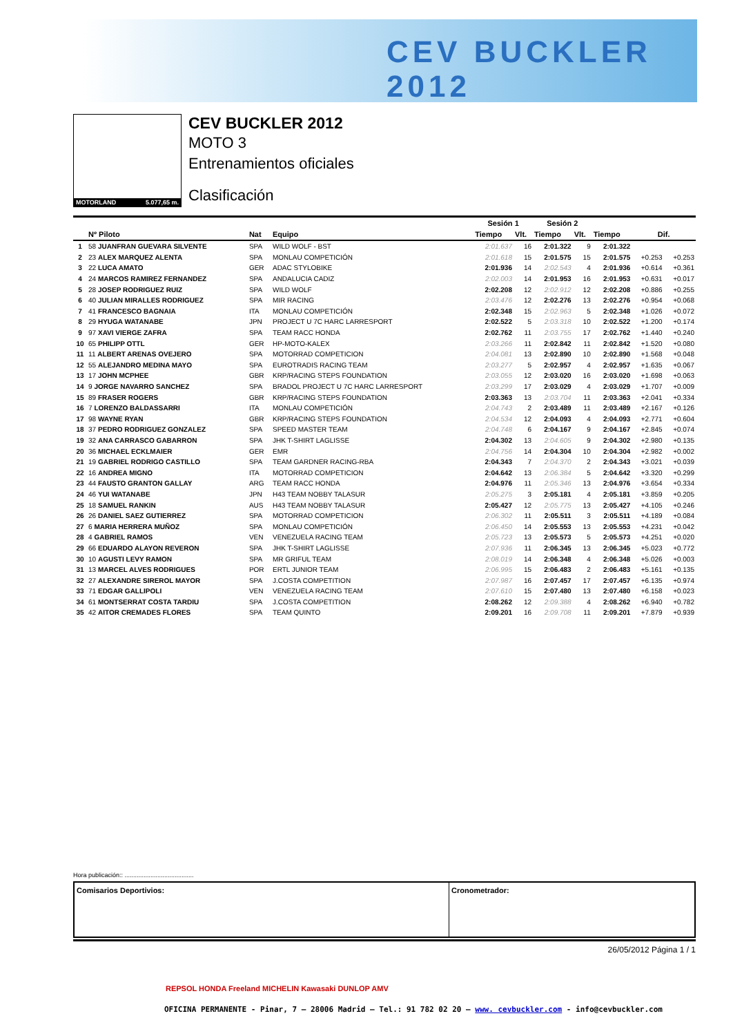CEV BUCKLER 2012
MOTORLAND 5.077,65 m.
CEV BUCKLER 2012
MOTO 3
Entrenamientos oficiales
Clasificación
| | | | | Sesión 1 | | Sesión 2 | | | | |
| --- | --- | --- | --- | --- | --- | --- | --- | --- | --- | --- |
| | Nº Piloto | Nat | Equipo | Tiempo | Vlt. | Tiempo | Vlt. | Tiempo | Dif. | |
| 1 | 58 JUANFRAN GUEVARA SILVENTE | SPA | WILD WOLF - BST | 2:01.637 | 16 | 2:01.322 | 9 | 2:01.322 | | |
| 2 | 23 ALEX MARQUEZ ALENTA | SPA | MONLAU COMPETICIÓN | 2:01.618 | 15 | 2:01.575 | 15 | 2:01.575 | +0.253 | +0.253 |
| 3 | 22 LUCA AMATO | GER | ADAC STYLOBIKE | 2:01.936 | 14 | 2:02.543 | 4 | 2:01.936 | +0.614 | +0.361 |
| 4 | 24 MARCOS RAMIREZ FERNANDEZ | SPA | ANDALUCIA CADIZ | 2:02.003 | 14 | 2:01.953 | 16 | 2:01.953 | +0.631 | +0.017 |
| 5 | 28 JOSEP RODRIGUEZ RUIZ | SPA | WILD WOLF | 2:02.208 | 12 | 2:02.912 | 12 | 2:02.208 | +0.886 | +0.255 |
| 6 | 40 JULIAN MIRALLES RODRIGUEZ | SPA | MIR RACING | 2:03.476 | 12 | 2:02.276 | 13 | 2:02.276 | +0.954 | +0.068 |
| 7 | 41 FRANCESCO BAGNAIA | ITA | MONLAU COMPETICIÓN | 2:02.348 | 15 | 2:02.963 | 5 | 2:02.348 | +1.026 | +0.072 |
| 8 | 29 HYUGA WATANABE | JPN | PROJECT U 7C HARC LARRESPORT | 2:02.522 | 5 | 2:03.318 | 10 | 2:02.522 | +1.200 | +0.174 |
| 9 | 97 XAVI VIERGE ZAFRA | SPA | TEAM RACC HONDA | 2:02.762 | 11 | 2:03.755 | 17 | 2:02.762 | +1.440 | +0.240 |
| 10 | 65 PHILIPP OTTL | GER | HP-MOTO-KALEX | 2:03.266 | 11 | 2:02.842 | 11 | 2:02.842 | +1.520 | +0.080 |
| 11 | 11 ALBERT ARENAS OVEJERO | SPA | MOTORRAD COMPETICION | 2:04.081 | 13 | 2:02.890 | 10 | 2:02.890 | +1.568 | +0.048 |
| 12 | 55 ALEJANDRO MEDINA MAYO | SPA | EUROTRADIS RACING TEAM | 2:03.277 | 5 | 2:02.957 | 4 | 2:02.957 | +1.635 | +0.067 |
| 13 | 17 JOHN MCPHEE | GBR | KRP/RACING STEPS FOUNDATION | 2:03.055 | 12 | 2:03.020 | 16 | 2:03.020 | +1.698 | +0.063 |
| 14 | 9 JORGE NAVARRO SANCHEZ | SPA | BRADOL PROJECT U 7C HARC LARRESPORT | 2:03.299 | 17 | 2:03.029 | 4 | 2:03.029 | +1.707 | +0.009 |
| 15 | 89 FRASER ROGERS | GBR | KRP/RACING STEPS FOUNDATION | 2:03.363 | 13 | 2:03.704 | 11 | 2:03.363 | +2.041 | +0.334 |
| 16 | 7 LORENZO BALDASSARRI | ITA | MONLAU COMPETICIÓN | 2:04.743 | 2 | 2:03.489 | 11 | 2:03.489 | +2.167 | +0.126 |
| 17 | 98 WAYNE RYAN | GBR | KRP/RACING STEPS FOUNDATION | 2:04.534 | 12 | 2:04.093 | 4 | 2:04.093 | +2.771 | +0.604 |
| 18 | 37 PEDRO RODRIGUEZ GONZALEZ | SPA | SPEED MASTER TEAM | 2:04.748 | 6 | 2:04.167 | 9 | 2:04.167 | +2.845 | +0.074 |
| 19 | 32 ANA CARRASCO GABARRON | SPA | JHK T-SHIRT LAGLISSE | 2:04.302 | 13 | 2:04.605 | 9 | 2:04.302 | +2.980 | +0.135 |
| 20 | 36 MICHAEL ECKLMAIER | GER | EMR | 2:04.756 | 14 | 2:04.304 | 10 | 2:04.304 | +2.982 | +0.002 |
| 21 | 19 GABRIEL RODRIGO CASTILLO | SPA | TEAM GARDNER RACING-RBA | 2:04.343 | 7 | 2:04.370 | 2 | 2:04.343 | +3.021 | +0.039 |
| 22 | 16 ANDREA MIGNO | ITA | MOTORRAD COMPETICION | 2:04.642 | 13 | 2:06.384 | 5 | 2:04.642 | +3.320 | +0.299 |
| 23 | 44 FAUSTO GRANTON GALLAY | ARG | TEAM RACC HONDA | 2:04.976 | 11 | 2:05.346 | 13 | 2:04.976 | +3.654 | +0.334 |
| 24 | 46 YUI WATANABE | JPN | H43 TEAM NOBBY TALASUR | 2:05.275 | 3 | 2:05.181 | 4 | 2:05.181 | +3.859 | +0.205 |
| 25 | 18 SAMUEL RANKIN | AUS | H43 TEAM NOBBY TALASUR | 2:05.427 | 12 | 2:05.775 | 13 | 2:05.427 | +4.105 | +0.246 |
| 26 | 26 DANIEL SAEZ GUTIERREZ | SPA | MOTORRAD COMPETICION | 2:06.302 | 11 | 2:05.511 | 3 | 2:05.511 | +4.189 | +0.084 |
| 27 | 6 MARIA HERRERA MUÑOZ | SPA | MONLAU COMPETICIÓN | 2:06.450 | 14 | 2:05.553 | 13 | 2:05.553 | +4.231 | +0.042 |
| 28 | 4 GABRIEL RAMOS | VEN | VENEZUELA RACING TEAM | 2:05.723 | 13 | 2:05.573 | 5 | 2:05.573 | +4.251 | +0.020 |
| 29 | 66 EDUARDO ALAYON REVERON | SPA | JHK T-SHIRT LAGLISSE | 2:07.936 | 11 | 2:06.345 | 13 | 2:06.345 | +5.023 | +0.772 |
| 30 | 10 AGUSTI LEVY RAMON | SPA | MR GRIFUL TEAM | 2:08.019 | 14 | 2:06.348 | 4 | 2:06.348 | +5.026 | +0.003 |
| 31 | 13 MARCEL ALVES RODRIGUES | POR | ERTL JUNIOR TEAM | 2:06.995 | 15 | 2:06.483 | 2 | 2:06.483 | +5.161 | +0.135 |
| 32 | 27 ALEXANDRE SIREROL MAYOR | SPA | J.COSTA COMPETITION | 2:07.987 | 16 | 2:07.457 | 17 | 2:07.457 | +6.135 | +0.974 |
| 33 | 71 EDGAR GALLIPOLI | VEN | VENEZUELA RACING TEAM | 2:07.610 | 15 | 2:07.480 | 13 | 2:07.480 | +6.158 | +0.023 |
| 34 | 61 MONTSERRAT COSTA TARDIU | SPA | J.COSTA COMPETITION | 2:08.262 | 12 | 2:09.388 | 4 | 2:08.262 | +6.940 | +0.782 |
| 35 | 42 AITOR CREMADES FLORES | SPA | TEAM QUINTO | 2:09.201 | 16 | 2:09.708 | 11 | 2:09.201 | +7.879 | +0.939 |
Hora publicación:: ........................................
Comisarios Deportivios: Cronometrador:
26/05/2012 Página 1 / 1
REPSOL HONDA Freeland MICHELIN Kawasaki DUNLOP AMV
OFICINA PERMANENTE - Pinar, 7 – 28006 Madrid – Tel.: 91 782 02 20 – www. cevbuckler.com - info@cevbuckler.com